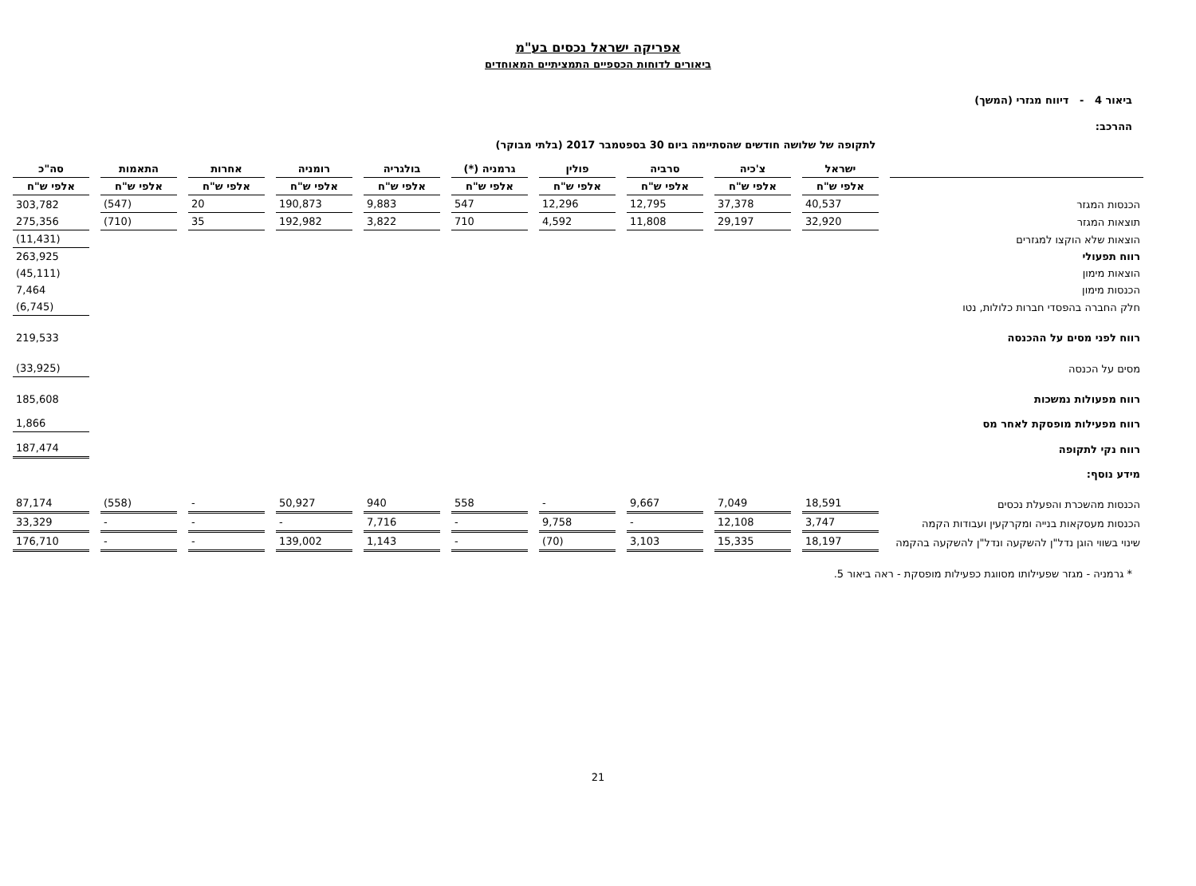אפריקה ישראל נכסים בע"מ
ביאורים לדוחות הכספיים התמציתיים המאוחדים
ביאור 4 - דיווח מגזרי (המשך)
ההרכב:
לתקופה של שלושה חודשים שהסתיימה ביום 30 בספטמבר 2017 (בלתי מבוקר)
| | ישראל | צ'כיה | סרביה | פולין | גרמניה (*) | בולגריה | רומניה | אחרות | התאמות | סה"כ |
| --- | --- | --- | --- | --- | --- | --- | --- | --- | --- | --- |
| | אלפי ש"ח | אלפי ש"ח | אלפי ש"ח | אלפי ש"ח | אלפי ש"ח | אלפי ש"ח | אלפי ש"ח | אלפי ש"ח | אלפי ש"ח | אלפי ש"ח |
| הכנסות המגזר | 40,537 | 37,378 | 12,795 | 12,296 | 547 | 9,883 | 190,873 | 20 | (547) | 303,782 |
| תוצאות המגזר | 32,920 | 29,197 | 11,808 | 4,592 | 710 | 3,822 | 192,982 | 35 | (710) | 275,356 |
| הוצאות שלא הוקצו למגזרים | | | | | | | | | | (11,431) |
| רווח תפעולי | | | | | | | | | | 263,925 |
| הוצאות מימון | | | | | | | | | | (45,111) |
| הכנסות מימון | | | | | | | | | | 7,464 |
| חלק החברה בהפסדי חברות כלולות, נטו | | | | | | | | | | (6,745) |
| רווח לפני מסים על ההכנסה | | | | | | | | | | 219,533 |
| מסים על הכנסה | | | | | | | | | | (33,925) |
| רווח מפעולות נמשכות | | | | | | | | | | 185,608 |
| רווח מפעילות מופסקת לאחר מס | | | | | | | | | | 1,866 |
| רווח נקי לתקופה | | | | | | | | | | 187,474 |
| מידע נוסף: | | | | | | | | | | |
| הכנסות מהשכרת והפעלת נכסים | 18,591 | 7,049 | 9,667 | - | 558 | 940 | 50,927 | - | (558) | 87,174 |
| הכנסות מעסקאות בנייה ומקרקעין ועבודות הקמה | 3,747 | 12,108 | - | 9,758 | - | 7,716 | - | - | - | 33,329 |
| שינוי בשווי הוגן נדל"ן להשקעה ונדל"ן להשקעה בהקמה | 18,197 | 15,335 | 3,103 | (70) | - | 1,143 | 139,002 | - | - | 176,710 |
* גרמניה - מגזר שפעילותו מסווגת כפעילות מופסקת - ראה ביאור 5.
21